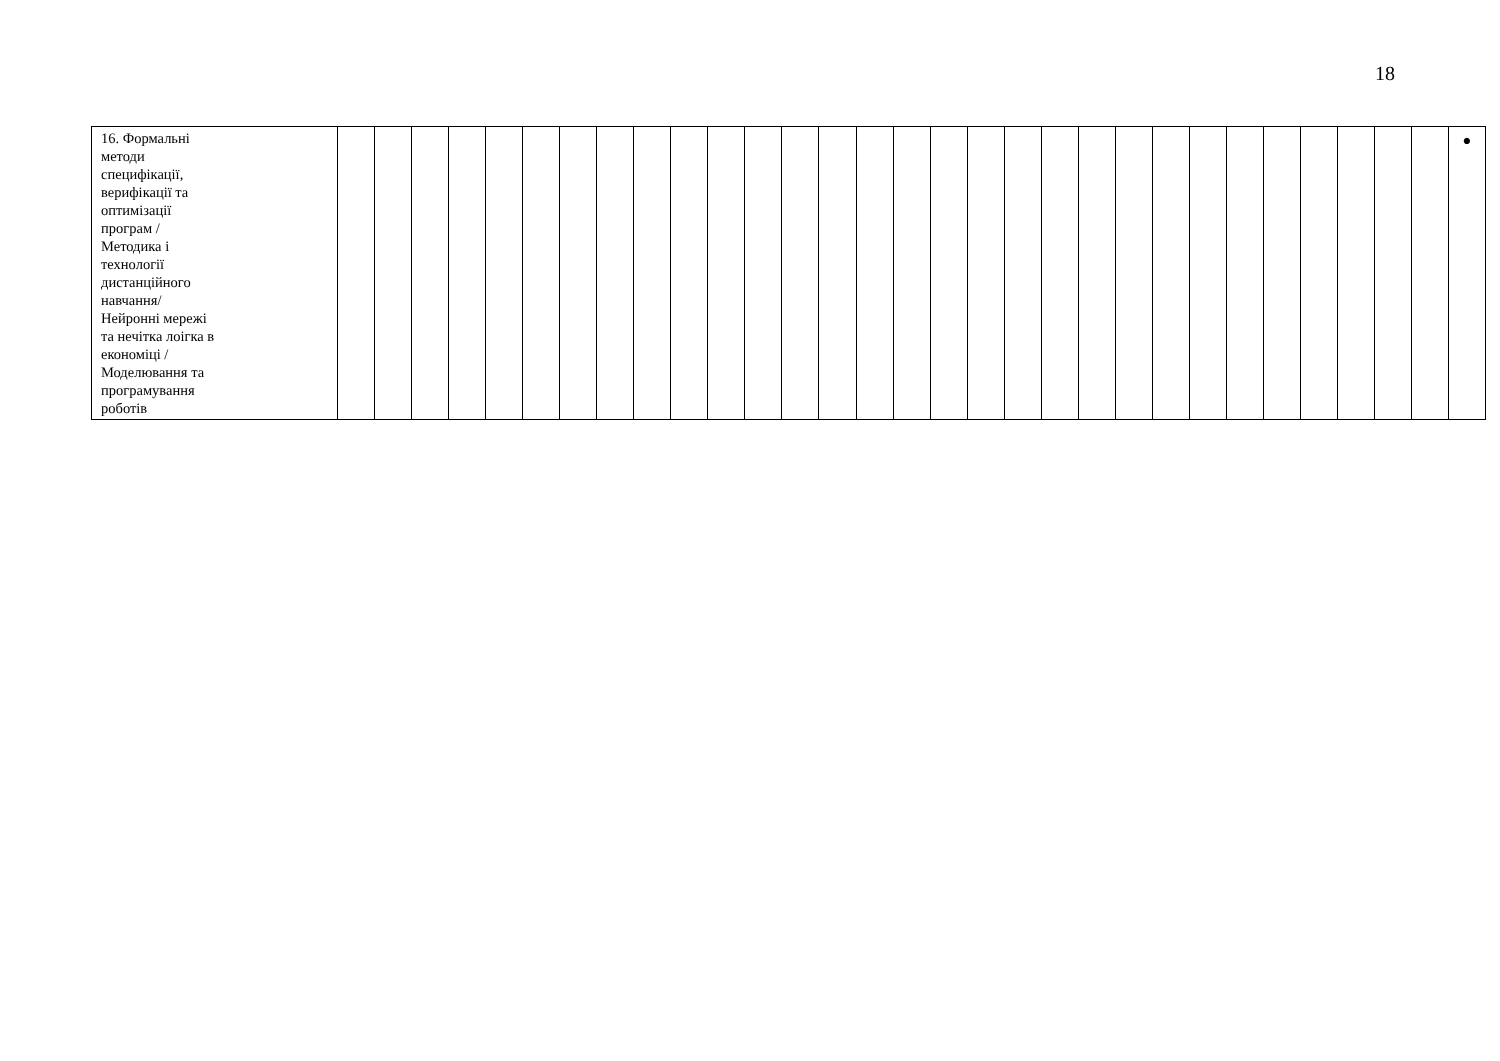18
| 16. Формальні методи специфікації, верифікації та оптимізації програм / Методика і технології дистанційного навчання/ Нейронні мережі та нечітка лоігка в економіці / Моделювання та програмування роботів | | | | | | | | | | | | | | | | | | | | | | | | | | | | | | | ● |